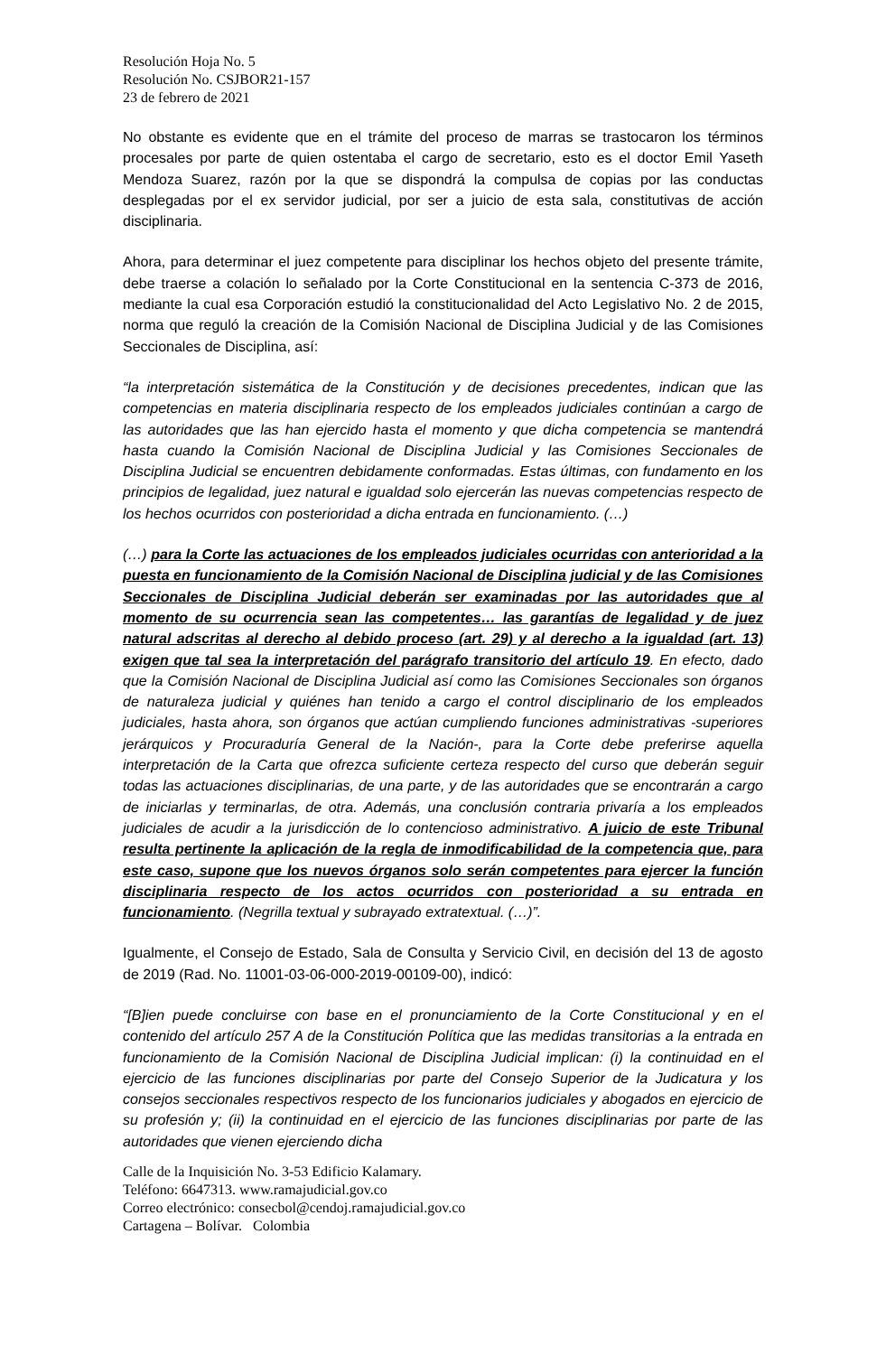Resolución Hoja No. 5
Resolución No. CSJBOR21-157
23 de febrero de 2021
No obstante es evidente que en el trámite del proceso de marras se trastocaron los términos procesales por parte de quien ostentaba el cargo de secretario, esto es el doctor Emil Yaseth Mendoza Suarez, razón por la que se dispondrá la compulsa de copias por las conductas desplegadas por el ex servidor judicial, por ser a juicio de esta sala, constitutivas de acción disciplinaria.
Ahora, para determinar el juez competente para disciplinar los hechos objeto del presente trámite, debe traerse a colación lo señalado por la Corte Constitucional en la sentencia C-373 de 2016, mediante la cual esa Corporación estudió la constitucionalidad del Acto Legislativo No. 2 de 2015, norma que reguló la creación de la Comisión Nacional de Disciplina Judicial y de las Comisiones Seccionales de Disciplina, así:
“la interpretación sistemática de la Constitución y de decisiones precedentes, indican que las competencias en materia disciplinaria respecto de los empleados judiciales continúan a cargo de las autoridades que las han ejercido hasta el momento y que dicha competencia se mantendrá hasta cuando la Comisión Nacional de Disciplina Judicial y las Comisiones Seccionales de Disciplina Judicial se encuentren debidamente conformadas. Estas últimas, con fundamento en los principios de legalidad, juez natural e igualdad solo ejercerán las nuevas competencias respecto de los hechos ocurridos con posterioridad a dicha entrada en funcionamiento. (…)
(…) para la Corte las actuaciones de los empleados judiciales ocurridas con anterioridad a la puesta en funcionamiento de la Comisión Nacional de Disciplina judicial y de las Comisiones Seccionales de Disciplina Judicial deberán ser examinadas por las autoridades que al momento de su ocurrencia sean las competentes… las garantías de legalidad y de juez natural adscritas al derecho al debido proceso (art. 29) y al derecho a la igualdad (art. 13) exigen que tal sea la interpretación del parágrafo transitorio del artículo 19. En efecto, dado que la Comisión Nacional de Disciplina Judicial así como las Comisiones Seccionales son órganos de naturaleza judicial y quiénes han tenido a cargo el control disciplinario de los empleados judiciales, hasta ahora, son órganos que actúan cumpliendo funciones administrativas -superiores jerárquicos y Procuraduría General de la Nación-, para la Corte debe preferirse aquella interpretación de la Carta que ofrezca suficiente certeza respecto del curso que deberán seguir todas las actuaciones disciplinarias, de una parte, y de las autoridades que se encontrarán a cargo de iniciarlas y terminarlas, de otra. Además, una conclusión contraria privaría a los empleados judiciales de acudir a la jurisdicción de lo contencioso administrativo. A juicio de este Tribunal resulta pertinente la aplicación de la regla de inmodificabilidad de la competencia que, para este caso, supone que los nuevos órganos solo serán competentes para ejercer la función disciplinaria respecto de los actos ocurridos con posterioridad a su entrada en funcionamiento. (Negrilla textual y subrayado extratextual. (…)”.
Igualmente, el Consejo de Estado, Sala de Consulta y Servicio Civil, en decisión del 13 de agosto de 2019 (Rad. No. 11001-03-06-000-2019-00109-00), indicó:
“[B]ien puede concluirse con base en el pronunciamiento de la Corte Constitucional y en el contenido del artículo 257 A de la Constitución Política que las medidas transitorias a la entrada en funcionamiento de la Comisión Nacional de Disciplina Judicial implican: (i) la continuidad en el ejercicio de las funciones disciplinarias por parte del Consejo Superior de la Judicatura y los consejos seccionales respectivos respecto de los funcionarios judiciales y abogados en ejercicio de su profesión y; (ii) la continuidad en el ejercicio de las funciones disciplinarias por parte de las autoridades que vienen ejerciendo dicha
Calle de la Inquisición No. 3-53 Edificio Kalamary.
Teléfono: 6647313. www.ramajudicial.gov.co
Correo electrónico: consecbol@cendoj.ramajudicial.gov.co
Cartagena – Bolívar. Colombia